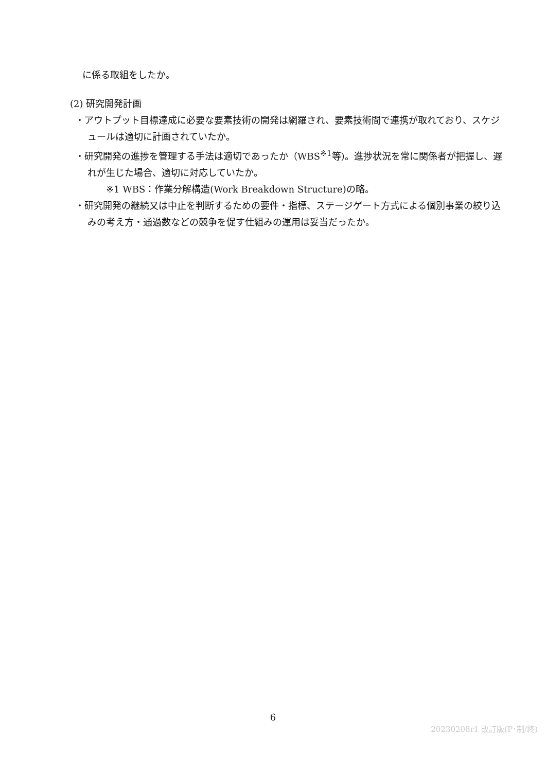に係る取組をしたか。
(2) 研究開発計画
・アウトプット目標達成に必要な要素技術の開発は網羅され、要素技術間で連携が取れており、スケジュールは適切に計画されていたか。
・研究開発の進捗を管理する手法は適切であったか（WBS<sup>※1</sup>等)。進捗状況を常に関係者が把握し、遅れが生じた場合、適切に対応していたか。
※1 WBS：作業分解構造(Work Breakdown Structure)の略。
・研究開発の継続又は中止を判断するための要件・指標、ステージゲート方式による個別事業の絞り込みの考え方・通過数などの競争を促す仕組みの運用は妥当だったか。
6
20230208r1 改訂版(P･制/終)